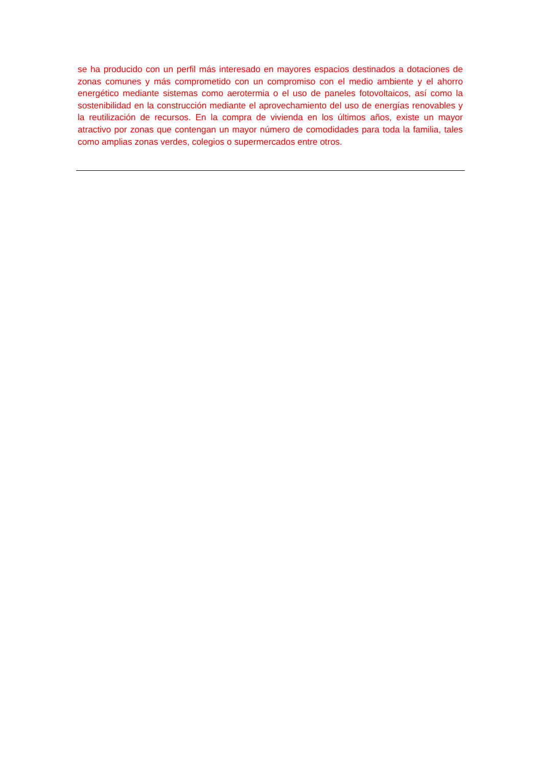se ha producido con un perfil más interesado en mayores espacios destinados a dotaciones de zonas comunes y más comprometido con un compromiso con el medio ambiente y el ahorro energético mediante sistemas como aerotermia o el uso de paneles fotovoltaicos, así como la sostenibilidad en la construcción mediante el aprovechamiento del uso de energías renovables y la reutilización de recursos. En la compra de vivienda en los últimos años, existe un mayor atractivo por zonas que contengan un mayor número de comodidades para toda la familia, tales como amplias zonas verdes, colegios o supermercados entre otros.